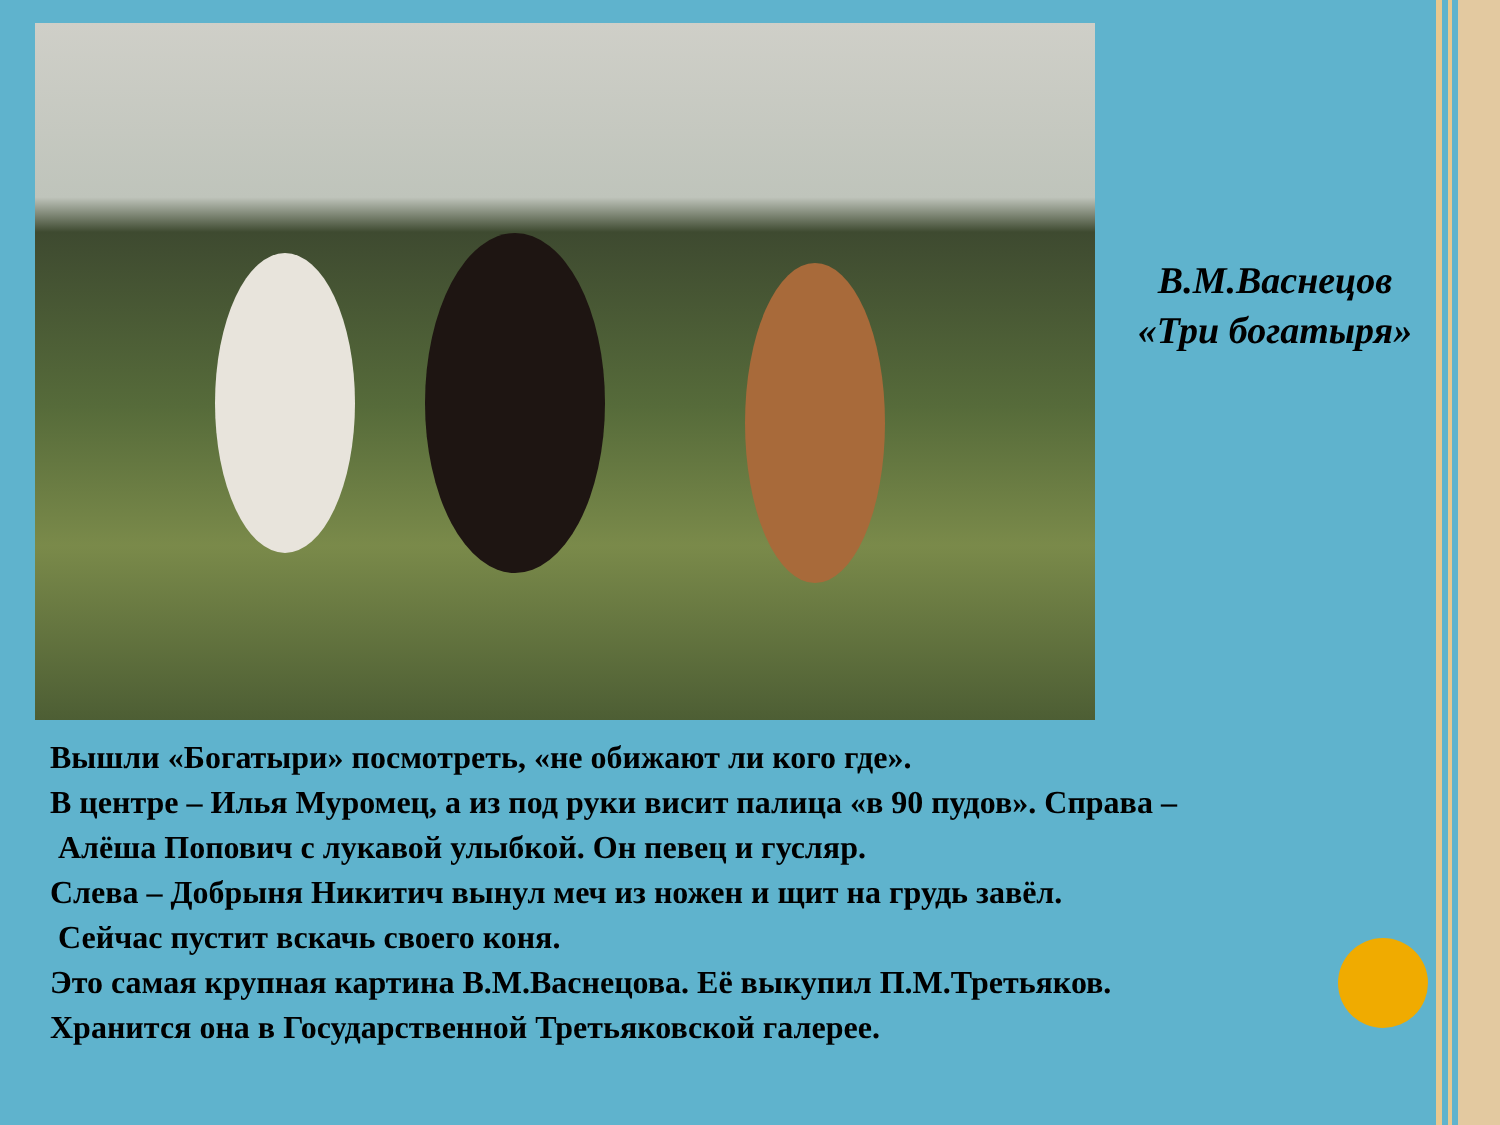В.М.Васнецов
«Три богатыря»
Вышли «Богатыри» посмотреть, «не обижают ли кого где».
В центре – Илья Муромец, а из под руки висит палица «в 90 пудов». Справа –
Алёша Попович с лукавой улыбкой. Он певец и гусляр.
Слева – Добрыня Никитич вынул меч из ножен и щит на грудь завёл.
Сейчас пустит вскачь своего коня.
Это самая крупная картина В.М.Васнецова. Её выкупил П.М.Третьяков.
Хранится она в Государственной Третьяковской галерее.